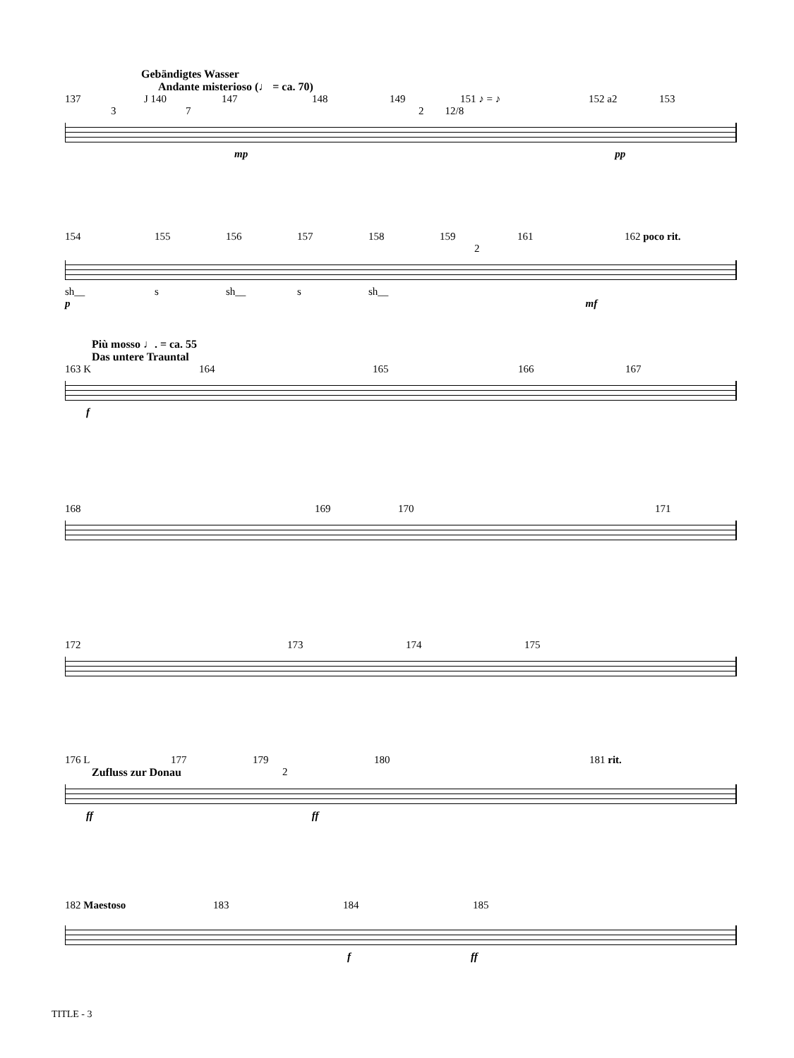Gebändigtes Wasser
Andante misterioso (♩ = ca. 70)
137 J 140 147 148 149 151 ♪ = ♪ 152 a2 153
3 7 2 12/8
mp pp
154 155 156 157 158 159 161 162 poco rit.
2
sh__ s sh__ s sh__
p mf
Più mosso ♩. = ca. 55
Das untere Trauntal
163 K 164 165 166 167
f
168 169 170 171
172 173 174 175
176 L 177 179 180 181 rit.
Zufluss zur Donau 2
ff ff
182 Maestoso 183 184 185
f ff
TITLE - 3